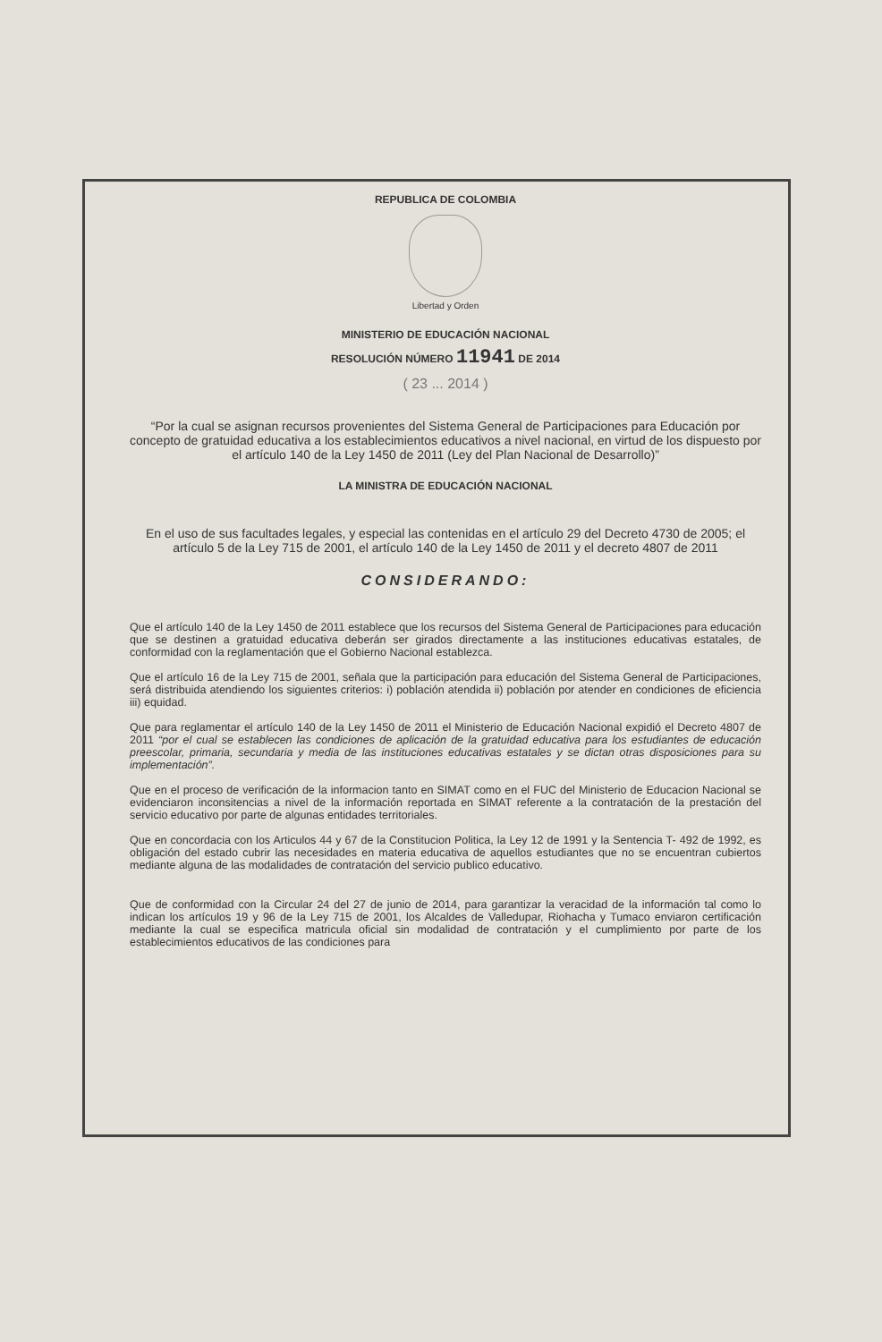REPUBLICA DE COLOMBIA
Libertad y Orden
MINISTERIO DE EDUCACIÓN NACIONAL
RESOLUCIÓN NÚMERO 11941 DE 2014
( 23 ... 2014 )
“Por la cual se asignan recursos provenientes del Sistema General de Participaciones para Educación por concepto de gratuidad educativa a los establecimientos educativos a nivel nacional, en virtud de los dispuesto por el artículo 140 de la Ley 1450 de 2011 (Ley del Plan Nacional de Desarrollo)”
LA MINISTRA DE EDUCACIÓN NACIONAL
En el uso de sus facultades legales, y especial las contenidas en el artículo 29 del Decreto 4730 de 2005; el artículo 5 de la Ley 715 de 2001, el artículo 140 de la Ley 1450 de 2011 y el decreto 4807 de 2011
CONSIDERANDO:
Que el artículo 140 de la Ley 1450 de 2011 establece que los recursos del Sistema General de Participaciones para educación que se destinen a gratuidad educativa deberán ser girados directamente a las instituciones educativas estatales, de conformidad con la reglamentación que el Gobierno Nacional establezca.
Que el artículo 16 de la Ley 715 de 2001, señala que la participación para educación del Sistema General de Participaciones, será distribuida atendiendo los siguientes criterios: i) población atendida ii) población por atender en condiciones de eficiencia iii) equidad.
Que para reglamentar el artículo 140 de la Ley 1450 de 2011 el Ministerio de Educación Nacional expidió el Decreto 4807 de 2011 “por el cual se establecen las condiciones de aplicación de la gratuidad educativa para los estudiantes de educación preescolar, primaria, secundaria y media de las instituciones educativas estatales y se dictan otras disposiciones para su implementación”.
Que en el proceso de verificación de la informacion tanto en SIMAT como en el FUC del Ministerio de Educacion Nacional se evidenciaron inconsitencias a nivel de la información reportada en SIMAT referente a la contratación de la prestación del servicio educativo por parte de algunas entidades territoriales.
Que en concordacia con los Articulos 44 y 67 de la Constitucion Politica, la Ley 12 de 1991 y la Sentencia T- 492 de 1992, es obligación del estado cubrir las necesidades en materia educativa de aquellos estudiantes que no se encuentran cubiertos mediante alguna de las modalidades de contratación del servicio publico educativo.
Que de conformidad con la Circular 24 del 27 de junio de 2014, para garantizar la veracidad de la información tal como lo indican los artículos 19 y 96 de la Ley 715 de 2001, los Alcaldes de Valledupar, Riohacha y Tumaco enviaron certificación mediante la cual se especifica matricula oficial sin modalidad de contratación y el cumplimiento por parte de los establecimientos educativos de las condiciones para